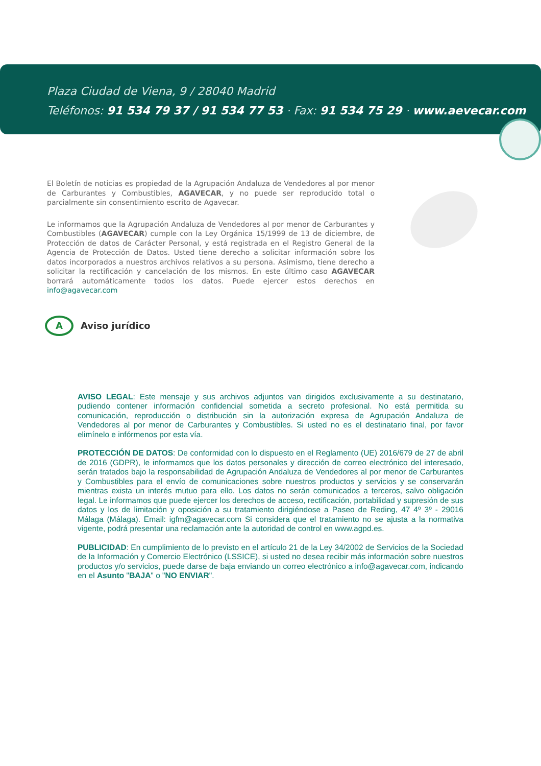Plaza Ciudad de Viena, 9 / 28040 Madrid
Teléfonos: 91 534 79 37 / 91 534 77 53 · Fax: 91 534 75 29 · www.aevecar.com
El Boletín de noticias es propiedad de la Agrupación Andaluza de Vendedores al por menor de Carburantes y Combustibles, AGAVECAR, y no puede ser reproducido total o parcialmente sin consentimiento escrito de Agavecar.
Le informamos que la Agrupación Andaluza de Vendedores al por menor de Carburantes y Combustibles (AGAVECAR) cumple con la Ley Orgánica 15/1999 de 13 de diciembre, de Protección de datos de Carácter Personal, y está registrada en el Registro General de la Agencia de Protección de Datos. Usted tiene derecho a solicitar información sobre los datos incorporados a nuestros archivos relativos a su persona. Asimismo, tiene derecho a solicitar la rectificación y cancelación de los mismos. En este último caso AGAVECAR borrará automáticamente todos los datos. Puede ejercer estos derechos en info@agavecar.com
A
Aviso jurídico
AVISO LEGAL: Este mensaje y sus archivos adjuntos van dirigidos exclusivamente a su destinatario, pudiendo contener información confidencial sometida a secreto profesional. No está permitida su comunicación, reproducción o distribución sin la autorización expresa de Agrupación Andaluza de Vendedores al por menor de Carburantes y Combustibles. Si usted no es el destinatario final, por favor elimínelo e infórmenos por esta vía.
PROTECCIÓN DE DATOS: De conformidad con lo dispuesto en el Reglamento (UE) 2016/679 de 27 de abril de 2016 (GDPR), le informamos que los datos personales y dirección de correo electrónico del interesado, serán tratados bajo la responsabilidad de Agrupación Andaluza de Vendedores al por menor de Carburantes y Combustibles para el envío de comunicaciones sobre nuestros productos y servicios y se conservarán mientras exista un interés mutuo para ello. Los datos no serán comunicados a terceros, salvo obligación legal. Le informamos que puede ejercer los derechos de acceso, rectificación, portabilidad y supresión de sus datos y los de limitación y oposición a su tratamiento dirigiéndose a Paseo de Reding, 47 4º 3º - 29016 Málaga (Málaga). Email: igfm@agavecar.com Si considera que el tratamiento no se ajusta a la normativa vigente, podrá presentar una reclamación ante la autoridad de control en www.agpd.es.
PUBLICIDAD: En cumplimiento de lo previsto en el artículo 21 de la Ley 34/2002 de Servicios de la Sociedad de la Información y Comercio Electrónico (LSSICE), si usted no desea recibir más información sobre nuestros productos y/o servicios, puede darse de baja enviando un correo electrónico a info@agavecar.com, indicando en el Asunto "BAJA" o "NO ENVIAR".